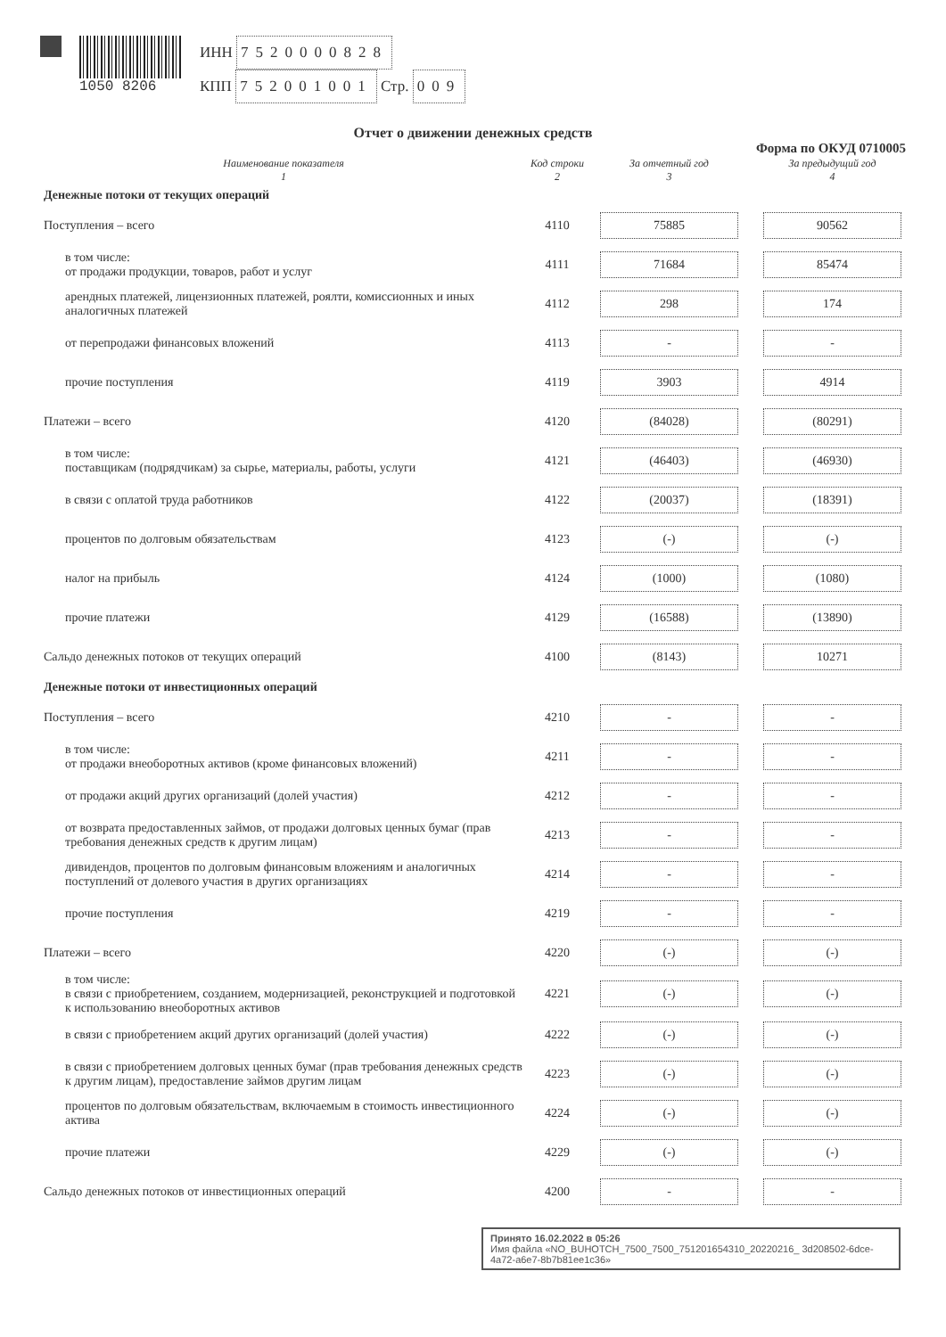1050 8206
ИНН 7520000828
КПП 752001001 Стр. 009
Отчет о движении денежных средств
Форма по ОКУД 0710005
| Наименование показателя 1 | Код строки 2 | За отчетный год 3 | За предыдущий год 4 |
| --- | --- | --- | --- |
| Денежные потоки от текущих операций | | | |
| Поступления – всего | 4110 | 75885 | 90562 |
| в том числе: от продажи продукции, товаров, работ и услуг | 4111 | 71684 | 85474 |
| арендных платежей, лицензионных платежей, роялти, комиссионных и иных аналогичных платежей | 4112 | 298 | 174 |
| от перепродажи финансовых вложений | 4113 | - | - |
| прочие поступления | 4119 | 3903 | 4914 |
| Платежи – всего | 4120 | (84028) | (80291) |
| в том числе: поставщикам (подрядчикам) за сырье, материалы, работы, услуги | 4121 | (46403) | (46930) |
| в связи с оплатой труда работников | 4122 | (20037) | (18391) |
| процентов по долговым обязательствам | 4123 | (-) | (-) |
| налог на прибыль | 4124 | (1000) | (1080) |
| прочие платежи | 4129 | (16588) | (13890) |
| Сальдо денежных потоков от текущих операций | 4100 | (8143) | 10271 |
| Денежные потоки от инвестиционных операций | | | |
| Поступления – всего | 4210 | - | - |
| в том числе: от продажи внеоборотных активов (кроме финансовых вложений) | 4211 | - | - |
| от продажи акций других организаций (долей участия) | 4212 | - | - |
| от возврата предоставленных займов, от продажи долговых ценных бумаг (прав требования денежных средств к другим лицам) | 4213 | - | - |
| дивидендов, процентов по долговым финансовым вложениям и аналогичных поступлений от долевого участия в других организациях | 4214 | - | - |
| прочие поступления | 4219 | - | - |
| Платежи – всего | 4220 | (-) | (-) |
| в том числе: в связи с приобретением, созданием, модернизацией, реконструкцией и подготовкой к использованию внеоборотных активов | 4221 | (-) | (-) |
| в связи с приобретением акций других организаций (долей участия) | 4222 | (-) | (-) |
| в связи с приобретением долговых ценных бумаг (прав требования денежных средств к другим лицам), предоставление займов другим лицам | 4223 | (-) | (-) |
| процентов по долговым обязательствам, включаемым в стоимость инвестиционного актива | 4224 | (-) | (-) |
| прочие платежи | 4229 | (-) | (-) |
| Сальдо денежных потоков от инвестиционных операций | 4200 | - | - |
Принято 16.02.2022 в 05:26
Имя файла «NO_BUHOTCH_7500_7500_751201654310_20220216_ 3d208502-6dce-4a72-a6e7-8b7b81ee1c36»